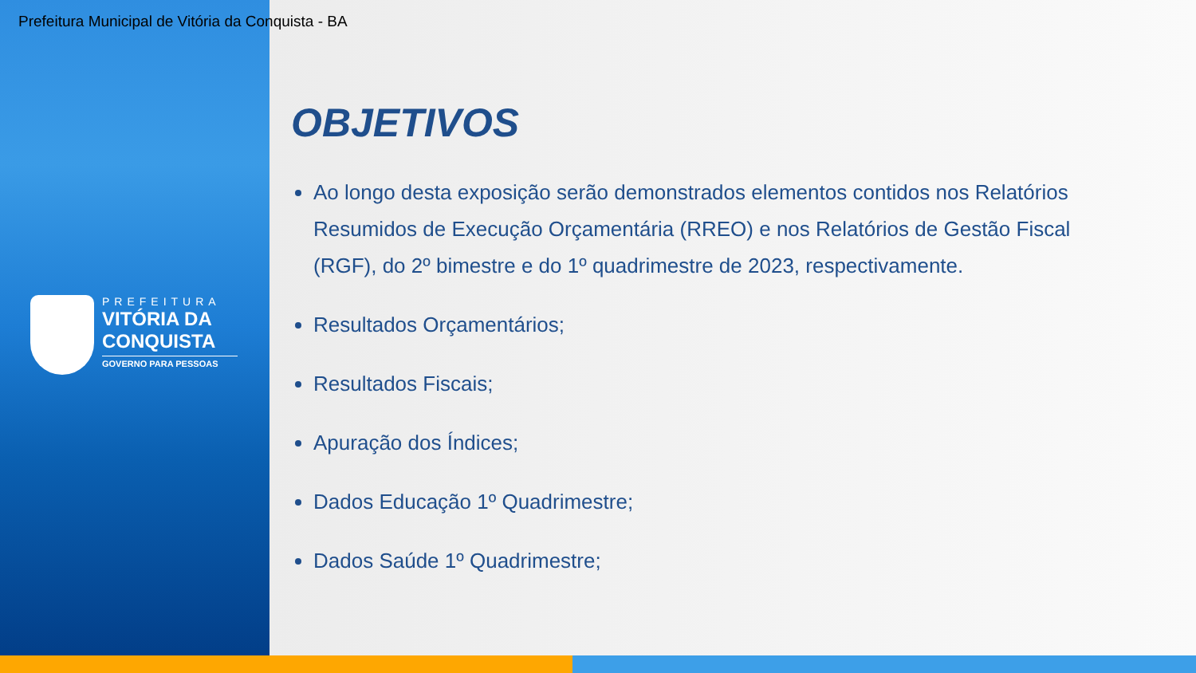Prefeitura Municipal de Vitória da Conquista - BA
PREFEITURA
VITÓRIA DA
CONQUISTA
GOVERNO PARA PESSOAS
OBJETIVOS
Ao longo desta exposição serão demonstrados elementos contidos nos Relatórios Resumidos de Execução Orçamentária (RREO) e nos Relatórios de Gestão Fiscal (RGF), do 2º bimestre e do 1º quadrimestre de 2023, respectivamente.
Resultados Orçamentários;
Resultados Fiscais;
Apuração dos Índices;
Dados Educação 1º Quadrimestre;
Dados Saúde 1º Quadrimestre;